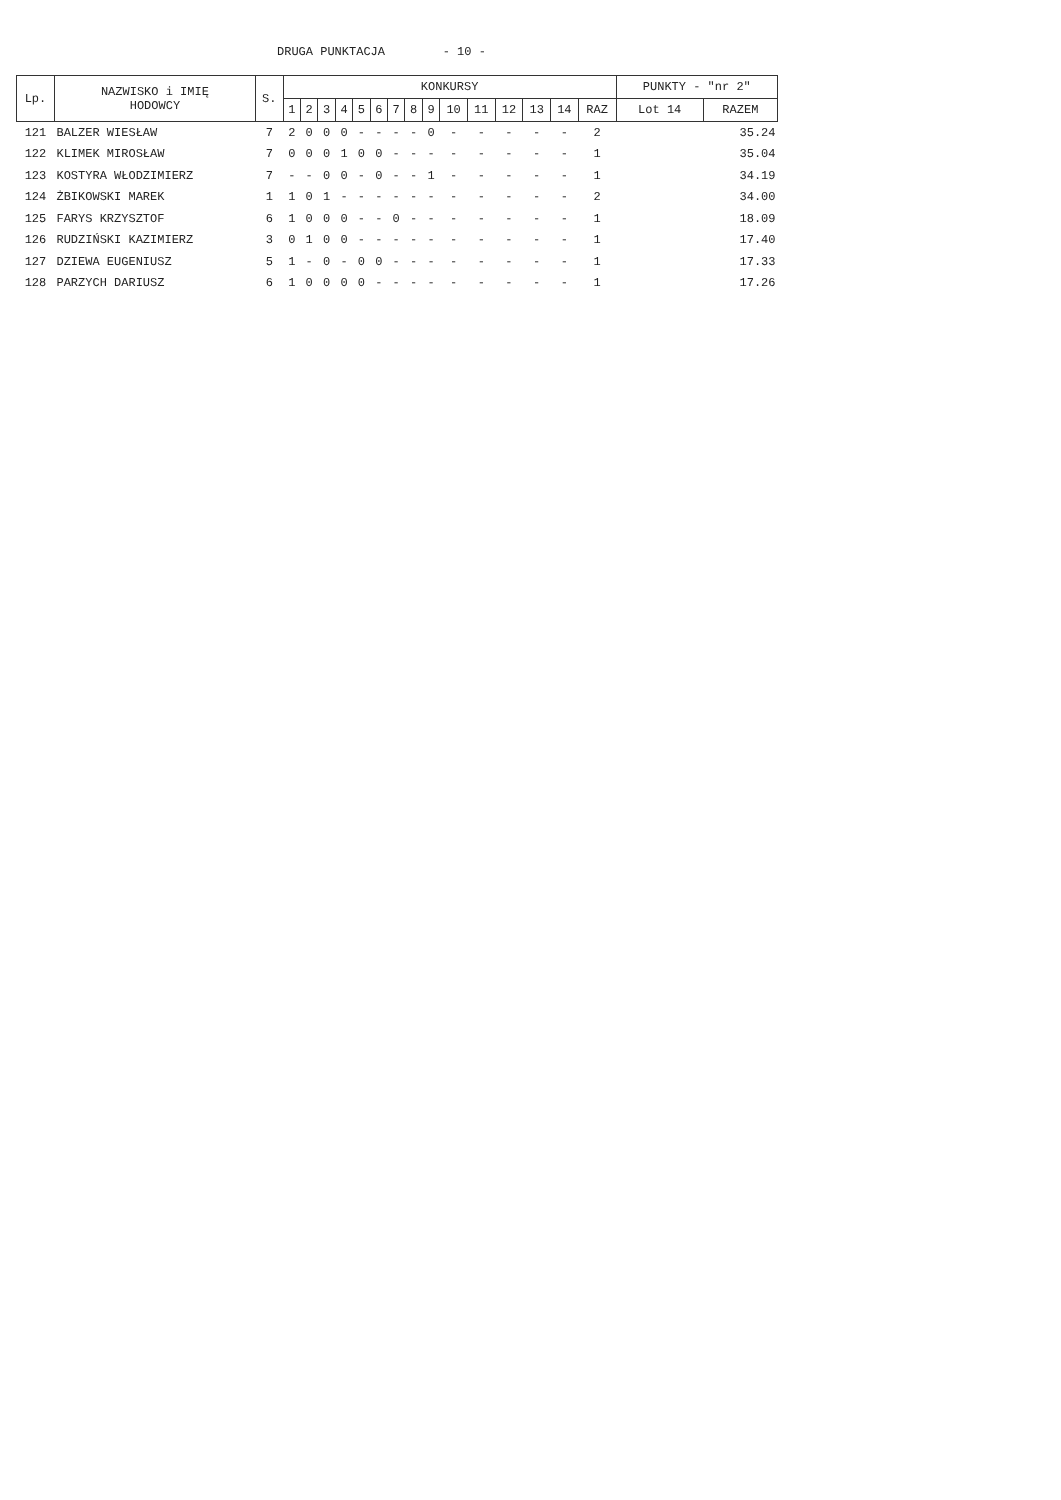DRUGA PUNKTACJA - 10 -
| Lp. | NAZWISKO i IMIĘ HODOWCY | S. | KONKURSY | | | | | | | | | | | | | | | PUNKTY - "nr 2" | |
| --- | --- | --- | --- | --- | --- | --- | --- | --- | --- | --- | --- | --- | --- | --- | --- | --- | --- | --- | --- |
| | | | 1 | 2 | 3 | 4 | 5 | 6 | 7 | 8 | 9 | 10 | 11 | 12 | 13 | 14 | RAZ | Lot 14 | RAZEM |
| 121 | BALZER WIESŁAW | 7 | 2 | 0 | 0 | 0 | - | - | - | - | 0 | - | - | - | - | - | 2 | | 35.24 |
| 122 | KLIMEK MIROSŁAW | 7 | 0 | 0 | 0 | 1 | 0 | 0 | - | - | - | - | - | - | - | - | 1 | | 35.04 |
| 123 | KOSTYRA WŁODZIMIERZ | 7 | - | - | 0 | 0 | - | 0 | - | - | 1 | - | - | - | - | - | 1 | | 34.19 |
| 124 | ŻBIKOWSKI MAREK | 1 | 1 | 0 | 1 | - | - | - | - | - | - | - | - | - | - | - | 2 | | 34.00 |
| 125 | FARYS KRZYSZTOF | 6 | 1 | 0 | 0 | 0 | - | - | 0 | - | - | - | - | - | - | - | 1 | | 18.09 |
| 126 | RUDZIŃSKI KAZIMIERZ | 3 | 0 | 1 | 0 | 0 | - | - | - | - | - | - | - | - | - | - | 1 | | 17.40 |
| 127 | DZIEWA EUGENIUSZ | 5 | 1 | - | 0 | - | 0 | 0 | - | - | - | - | - | - | - | - | 1 | | 17.33 |
| 128 | PARZYCH DARIUSZ | 6 | 1 | 0 | 0 | 0 | 0 | - | - | - | - | - | - | - | - | - | 1 | | 17.26 |